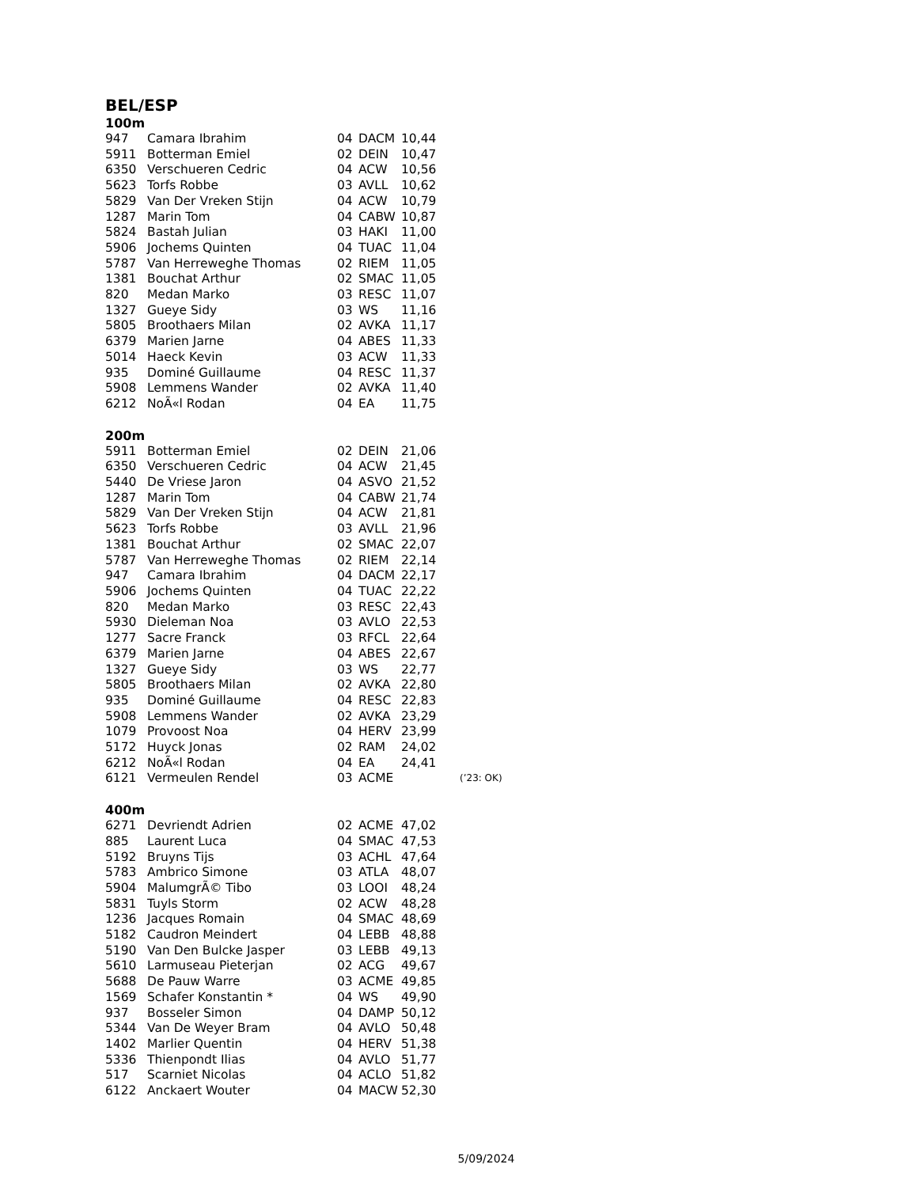BEL/ESP
100m
| 947 | Camara Ibrahim | 04 | DACM | 10,44 |
| 5911 | Botterman Emiel | 02 | DEIN | 10,47 |
| 6350 | Verschueren Cedric | 04 | ACW | 10,56 |
| 5623 | Torfs Robbe | 03 | AVLL | 10,62 |
| 5829 | Van Der Vreken Stijn | 04 | ACW | 10,79 |
| 1287 | Marin Tom | 04 | CABW | 10,87 |
| 5824 | Bastah Julian | 03 | HAKI | 11,00 |
| 5906 | Jochems Quinten | 04 | TUAC | 11,04 |
| 5787 | Van Herreweghe Thomas | 02 | RIEM | 11,05 |
| 1381 | Bouchat Arthur | 02 | SMAC | 11,05 |
| 820 | Medan Marko | 03 | RESC | 11,07 |
| 1327 | Gueye Sidy | 03 | WS | 11,16 |
| 5805 | Broothaers Milan | 02 | AVKA | 11,17 |
| 6379 | Marien Jarne | 04 | ABES | 11,33 |
| 5014 | Haeck Kevin | 03 | ACW | 11,33 |
| 935 | Dominé Guillaume | 04 | RESC | 11,37 |
| 5908 | Lemmens Wander | 02 | AVKA | 11,40 |
| 6212 | NoÃ«l Rodan | 04 | EA | 11,75 |
200m
| 5911 | Botterman Emiel | 02 | DEIN | 21,06 | |
| 6350 | Verschueren Cedric | 04 | ACW | 21,45 | |
| 5440 | De Vriese Jaron | 04 | ASVO | 21,52 | |
| 1287 | Marin Tom | 04 | CABW | 21,74 | |
| 5829 | Van Der Vreken Stijn | 04 | ACW | 21,81 | |
| 5623 | Torfs Robbe | 03 | AVLL | 21,96 | |
| 1381 | Bouchat Arthur | 02 | SMAC | 22,07 | |
| 5787 | Van Herreweghe Thomas | 02 | RIEM | 22,14 | |
| 947 | Camara Ibrahim | 04 | DACM | 22,17 | |
| 5906 | Jochems Quinten | 04 | TUAC | 22,22 | |
| 820 | Medan Marko | 03 | RESC | 22,43 | |
| 5930 | Dieleman Noa | 03 | AVLO | 22,53 | |
| 1277 | Sacre Franck | 03 | RFCL | 22,64 | |
| 6379 | Marien Jarne | 04 | ABES | 22,67 | |
| 1327 | Gueye Sidy | 03 | WS | 22,77 | |
| 5805 | Broothaers Milan | 02 | AVKA | 22,80 | |
| 935 | Dominé Guillaume | 04 | RESC | 22,83 | |
| 5908 | Lemmens Wander | 02 | AVKA | 23,29 | |
| 1079 | Provoost Noa | 04 | HERV | 23,99 | |
| 5172 | Huyck Jonas | 02 | RAM | 24,02 | |
| 6212 | NoÃ«l Rodan | 04 | EA | 24,41 | |
| 6121 | Vermeulen Rendel | 03 | ACME | | (’23: OK) |
400m
| 6271 | Devriendt Adrien | 02 | ACME | 47,02 |
| 885 | Laurent Luca | 04 | SMAC | 47,53 |
| 5192 | Bruyns Tijs | 03 | ACHL | 47,64 |
| 5783 | Ambrico Simone | 03 | ATLA | 48,07 |
| 5904 | MalumgrÃ© Tibo | 03 | LOOI | 48,24 |
| 5831 | Tuyls Storm | 02 | ACW | 48,28 |
| 1236 | Jacques Romain | 04 | SMAC | 48,69 |
| 5182 | Caudron Meindert | 04 | LEBB | 48,88 |
| 5190 | Van Den Bulcke Jasper | 03 | LEBB | 49,13 |
| 5610 | Larmuseau Pieterjan | 02 | ACG | 49,67 |
| 5688 | De Pauw Warre | 03 | ACME | 49,85 |
| 1569 | Schafer Konstantin * | 04 | WS | 49,90 |
| 937 | Bosseler Simon | 04 | DAMP | 50,12 |
| 5344 | Van De Weyer Bram | 04 | AVLO | 50,48 |
| 1402 | Marlier Quentin | 04 | HERV | 51,38 |
| 5336 | Thienpondt Ilias | 04 | AVLO | 51,77 |
| 517 | Scarniet Nicolas | 04 | ACLO | 51,82 |
| 6122 | Anckaert Wouter | 04 | MACW | 52,30 |
5/09/2024